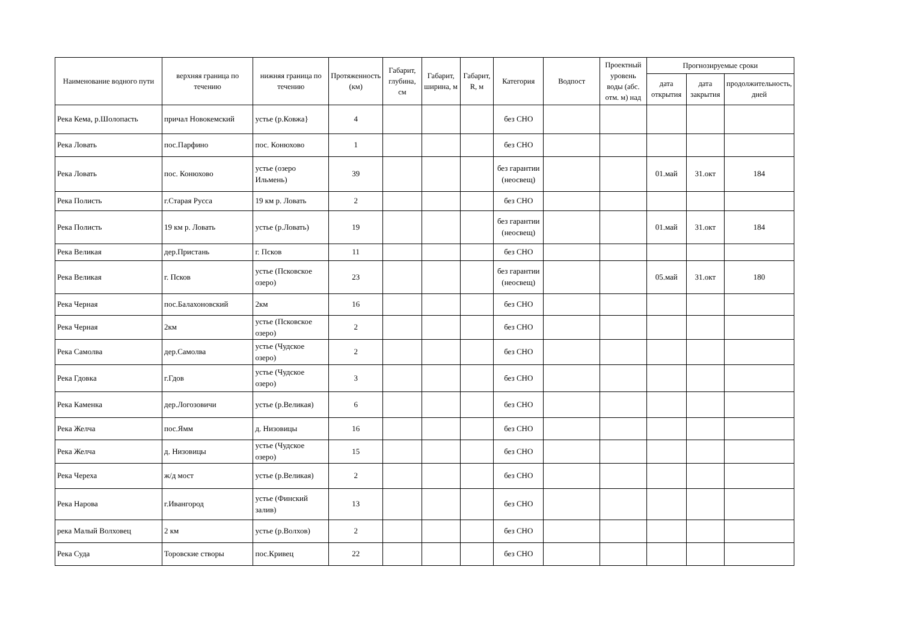| Наименование водного пути | верхняя граница по течению | нижняя граница по течению | Протяженность (км) | Габарит, глубина, см | Габарит, ширина, м | Габарит, R, м | Категория | Водпост | Проектный уровень воды (абс. отм. м) над | Прогнозируемые сроки | | |
| --- | --- | --- | --- | --- | --- | --- | --- | --- | --- | --- | --- | --- |
| | | | | | | | | | | дата открытия | дата закрытия | продолжительность, дней |
| Река Кема, р.Шолопасть | причал Новокемский | устье (р.Ковжа} | 4 | | | | без СНО | | | | | |
| Река Ловать | пос.Парфино | пос. Конюхово | 1 | | | | без СНО | | | | | |
| Река Ловать | пос. Конюхово | устье (озеро Ильмень) | 39 | | | | без гарантии (неосвещ) | | | 01.май | 31.окт | 184 |
| Река Полисть | г.Старая Русса | 19 км р. Ловать | 2 | | | | без СНО | | | | | |
| Река Полисть | 19 км р. Ловать | устье (р.Ловать) | 19 | | | | без гарантии (неосвещ) | | | 01.май | 31.окт | 184 |
| Река Великая | дер.Пристань | г. Псков | 11 | | | | без СНО | | | | | |
| Река Великая | г. Псков | устье (Псковское озеро) | 23 | | | | без гарантии (неосвещ) | | | 05.май | 31.окт | 180 |
| Река Черная | пос.Балахоновский | 2км | 16 | | | | без СНО | | | | | |
| Река Черная | 2км | устье (Псковское озеро) | 2 | | | | без СНО | | | | | |
| Река Самолва | дер.Самолва | устье (Чудское озеро) | 2 | | | | без СНО | | | | | |
| Река Гдовка | г.Гдов | устье (Чудское озеро) | 3 | | | | без СНО | | | | | |
| Река Каменка | дер.Логозовичи | устье (р.Великая) | 6 | | | | без СНО | | | | | |
| Река Желча | пос.Ямм | д. Низовицы | 16 | | | | без СНО | | | | | |
| Река Желча | д. Низовицы | устье (Чудское озеро) | 15 | | | | без СНО | | | | | |
| Река Череха | ж/д мост | устье (р.Великая) | 2 | | | | без СНО | | | | | |
| Река Нарова | г.Ивангород | устье (Финский залив) | 13 | | | | без СНО | | | | | |
| река Малый Волховец | 2 км | устье (р.Волхов) | 2 | | | | без СНО | | | | | |
| Река Суда | Торовские створы | пос.Кривец | 22 | | | | без СНО | | | | | |